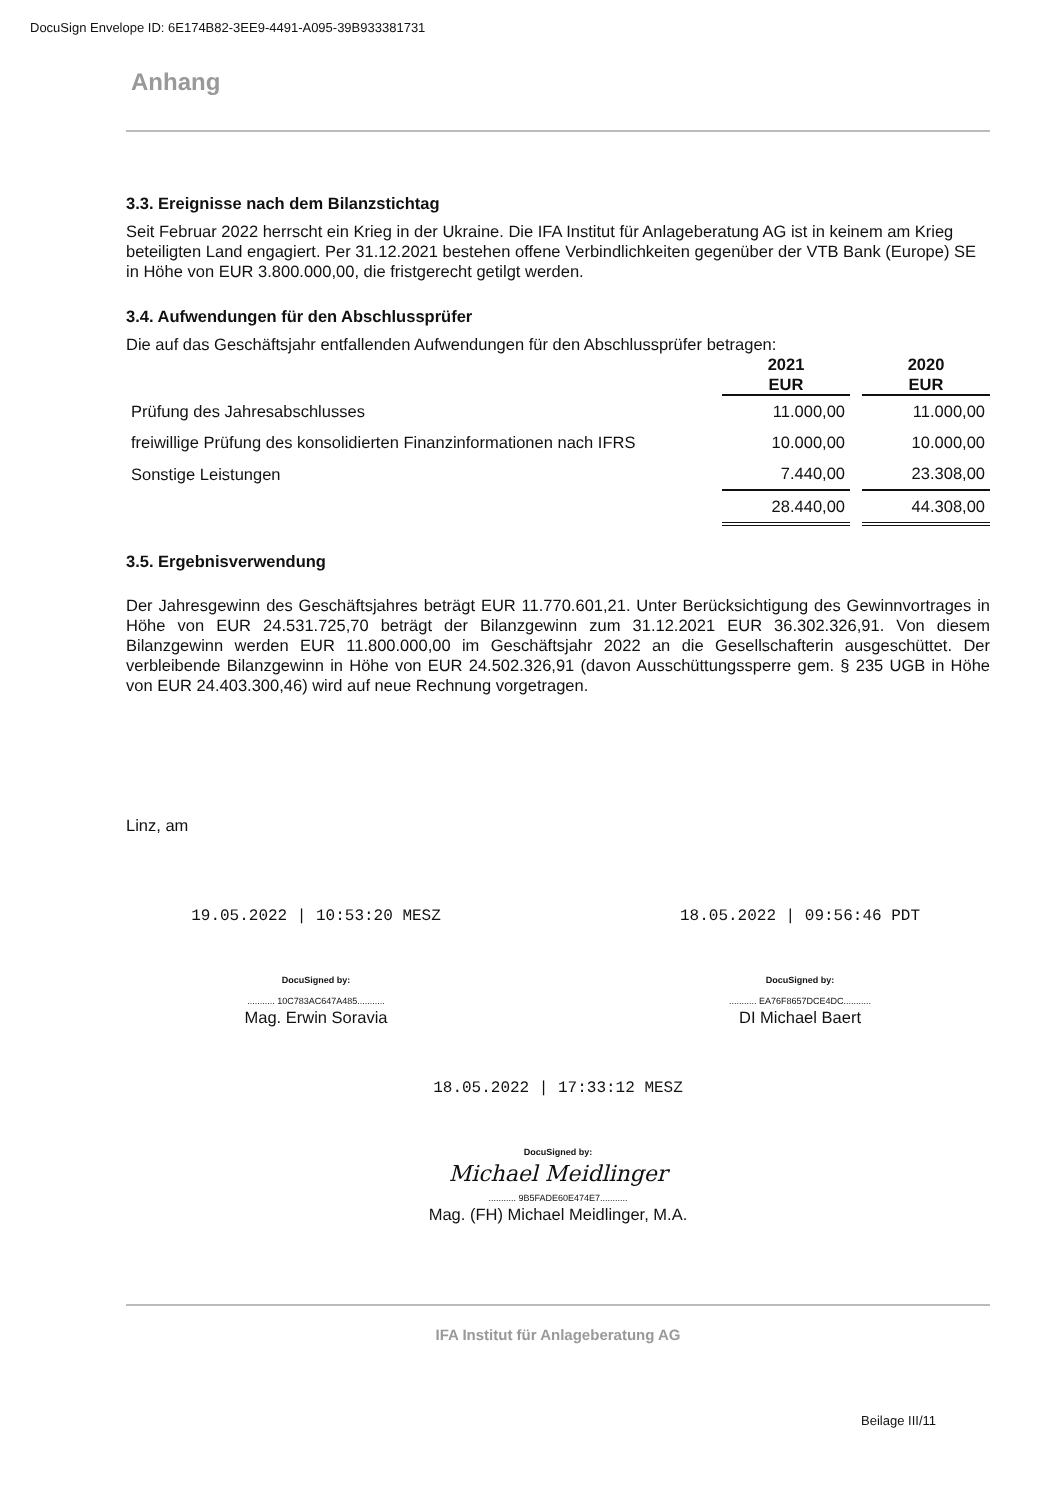DocuSign Envelope ID: 6E174B82-3EE9-4491-A095-39B933381731
Anhang
3.3. Ereignisse nach dem Bilanzstichtag
Seit Februar 2022 herrscht ein Krieg in der Ukraine. Die IFA Institut für Anlageberatung AG ist in keinem am Krieg beteiligten Land engagiert. Per 31.12.2021 bestehen offene Verbindlichkeiten gegenüber der VTB Bank (Europe) SE in Höhe von EUR 3.800.000,00, die fristgerecht getilgt werden.
3.4. Aufwendungen für den Abschlussprüfer
Die auf das Geschäftsjahr entfallenden Aufwendungen für den Abschlussprüfer betragen:
| | 2021 EUR | | 2020 EUR |
| --- | --- | --- | --- |
| Prüfung des Jahresabschlusses | 11.000,00 | | 11.000,00 |
| freiwillige Prüfung des konsolidierten Finanzinformationen nach IFRS | 10.000,00 | | 10.000,00 |
| Sonstige Leistungen | 7.440,00 | | 23.308,00 |
| | 28.440,00 | | 44.308,00 |
3.5. Ergebnisverwendung
Der Jahresgewinn des Geschäftsjahres beträgt EUR 11.770.601,21. Unter Berücksichtigung des Gewinnvortrages in Höhe von EUR 24.531.725,70 beträgt der Bilanzgewinn zum 31.12.2021 EUR 36.302.326,91. Von diesem Bilanzgewinn werden EUR 11.800.000,00 im Geschäftsjahr 2022 an die Gesellschafterin ausgeschüttet. Der verbleibende Bilanzgewinn in Höhe von EUR 24.502.326,91 (davon Ausschüttungssperre gem. § 235 UGB in Höhe von EUR 24.403.300,46) wird auf neue Rechnung vorgetragen.
Linz, am
19.05.2022 | 10:53:20 MESZ
DocuSigned by:
........... 10C783AC647A485...........
Mag. Erwin Soravia
18.05.2022 | 09:56:46 PDT
DocuSigned by:
........... EA76F8657DCE4DC...........
DI Michael Baert
18.05.2022 | 17:33:12 MESZ
DocuSigned by:
Michael Meidlinger
........... 9B5FADE60E474E7...........
Mag. (FH) Michael Meidlinger, M.A.
IFA Institut für Anlageberatung AG
Beilage III/11